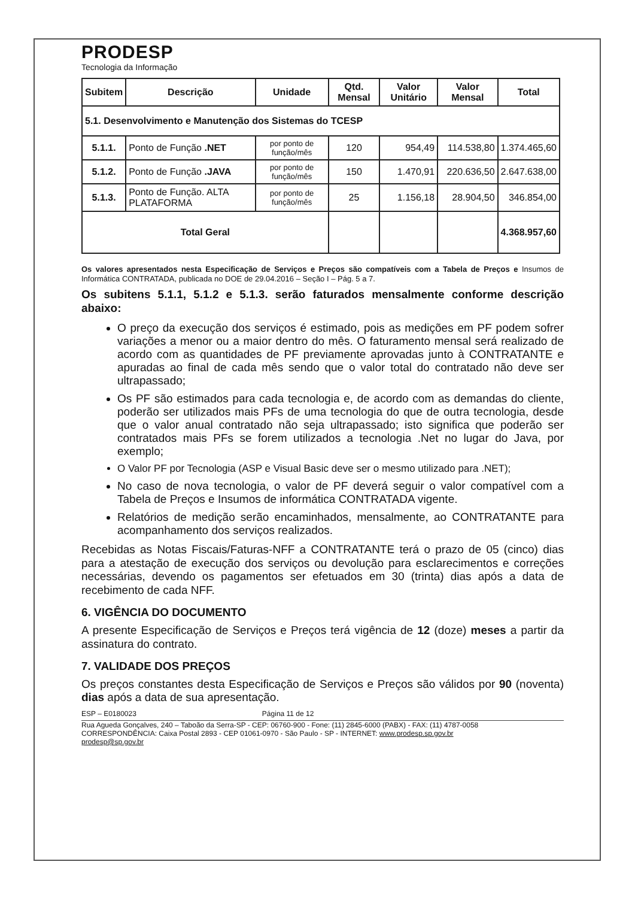PRODESP
Tecnologia da Informação
| Subitem | Descrição | Unidade | Qtd. Mensal | Valor Unitário | Valor Mensal | Total |
| --- | --- | --- | --- | --- | --- | --- |
| 5.1. Desenvolvimento e Manutenção dos Sistemas do TCESP | | | | | | |
| 5.1.1. | Ponto de Função .NET | por ponto de função/mês | 120 | 954,49 | 114.538,80 | 1.374.465,60 |
| 5.1.2. | Ponto de Função .JAVA | por ponto de função/mês | 150 | 1.470,91 | 220.636,50 | 2.647.638,00 |
| 5.1.3. | Ponto de Função. ALTA PLATAFORMA | por ponto de função/mês | 25 | 1.156,18 | 28.904,50 | 346.854,00 |
| Total Geral | | | | | | 4.368.957,60 |
Os valores apresentados nesta Especificação de Serviços e Preços são compatíveis com a Tabela de Preços e Insumos de Informática CONTRATADA, publicada no DOE de 29.04.2016 – Seção I – Pág. 5 a 7.
Os subitens 5.1.1, 5.1.2 e 5.1.3. serão faturados mensalmente conforme descrição abaixo:
O preço da execução dos serviços é estimado, pois as medições em PF podem sofrer variações a menor ou a maior dentro do mês. O faturamento mensal será realizado de acordo com as quantidades de PF previamente aprovadas junto à CONTRATANTE e apuradas ao final de cada mês sendo que o valor total do contratado não deve ser ultrapassado;
Os PF são estimados para cada tecnologia e, de acordo com as demandas do cliente, poderão ser utilizados mais PFs de uma tecnologia do que de outra tecnologia, desde que o valor anual contratado não seja ultrapassado; isto significa que poderão ser contratados mais PFs se forem utilizados a tecnologia .Net no lugar do Java, por exemplo;
O Valor PF por Tecnologia (ASP e Visual Basic deve ser o mesmo utilizado para .NET);
No caso de nova tecnologia, o valor de PF deverá seguir o valor compatível com a Tabela de Preços e Insumos de informática CONTRATADA vigente.
Relatórios de medição serão encaminhados, mensalmente, ao CONTRATANTE para acompanhamento dos serviços realizados.
Recebidas as Notas Fiscais/Faturas-NFF a CONTRATANTE terá o prazo de 05 (cinco) dias para a atestação de execução dos serviços ou devolução para esclarecimentos e correções necessárias, devendo os pagamentos ser efetuados em 30 (trinta) dias após a data de recebimento de cada NFF.
6. VIGÊNCIA DO DOCUMENTO
A presente Especificação de Serviços e Preços terá vigência de 12 (doze) meses a partir da assinatura do contrato.
7. VALIDADE DOS PREÇOS
Os preços constantes desta Especificação de Serviços e Preços são válidos por 90 (noventa) dias após a data de sua apresentação.
ESP – E0180023 Página 11 de 12
Rua Agueda Gonçalves, 240 – Taboão da Serra-SP - CEP: 06760-900 - Fone: (11) 2845-6000 (PABX) - FAX: (11) 4787-0058
CORRESPONDÊNCIA: Caixa Postal 2893 - CEP 01061-0970 - São Paulo - SP - INTERNET: www.prodesp.sp.gov.br
prodesp@sp.gov.br